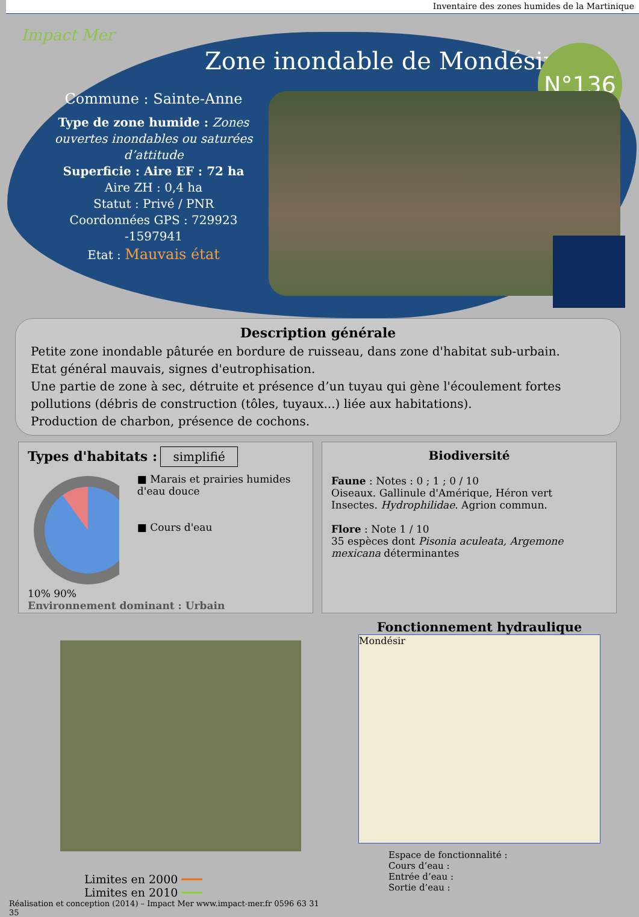Inventaire des zones humides de la Martinique
Impact Mer
Zone inondable de Mondésir N°136
Commune : Sainte-Anne
Type de zone humide : Zones ouvertes inondables ou saturées d’attitude
Superficie : Aire EF : 72 ha
Aire ZH : 0,4 ha
Statut : Privé / PNR
Coordonnées GPS : 729923 -1597941
Etat : Mauvais état
Description générale
Petite zone inondable pâturée en bordure de ruisseau, dans zone d'habitat sub-urbain.
Etat général mauvais, signes d'eutrophisation.
Une partie de zone à sec, détruite et présence d’un tuyau qui gène l'écoulement fortes pollutions (débris de construction (tôles, tuyaux...) liée aux habitations).
Production de charbon, présence de cochons.
Types d'habitats : simplifié
■ Marais et prairies humides d'eau douce
■ Cours d'eau
10% 90%
Environnement dominant : Urbain
Biodiversité
Faune : Notes : 0 ; 1 ; 0 / 10
Oiseaux. Gallinule d'Amérique, Héron vert
Insectes. Hydrophilidae. Agrion commun.
Flore : Note 1 / 10
35 espèces dont Pisonia aculeata, Argemone mexicana déterminantes
Limites en 2000 ━━━
Limites en 2010 ━━━
Réalisation et conception (2014) – Impact Mer www.impact-mer.fr 0596 63 31 35
Fonctionnement hydraulique
Mondésir
Espace de fonctionnalité :
Cours d’eau :
Entrée d’eau :
Sortie d’eau :